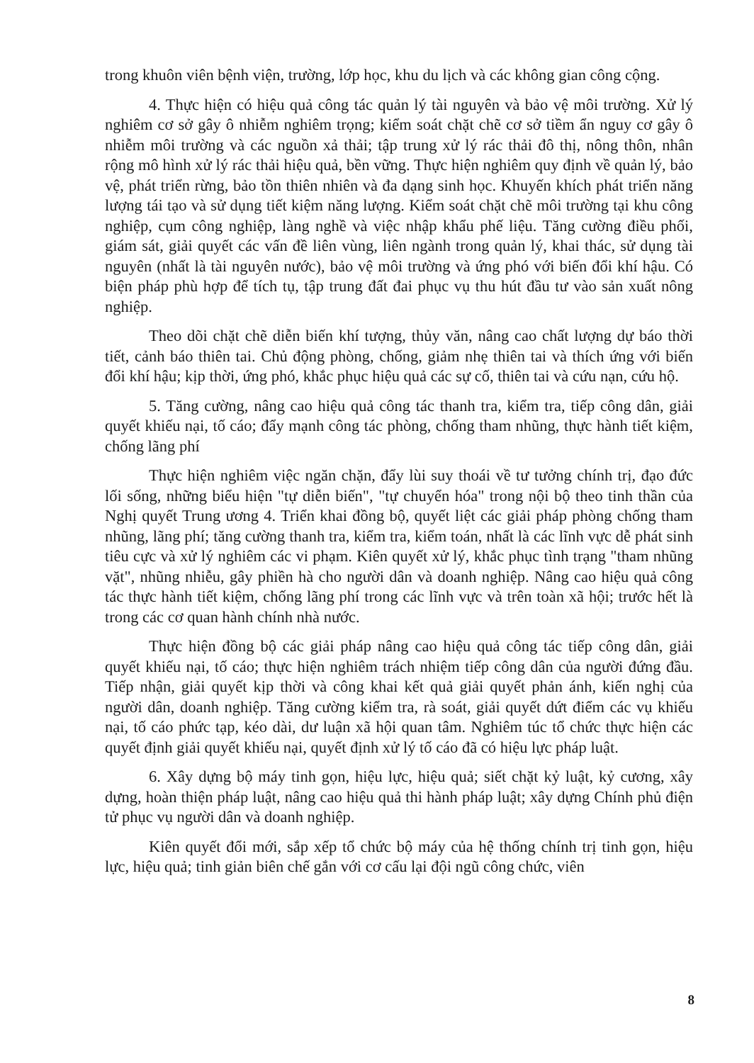trong khuôn viên bệnh viện, trường, lớp học, khu du lịch và các không gian công cộng.
4. Thực hiện có hiệu quả công tác quản lý tài nguyên và bảo vệ môi trường. Xử lý nghiêm cơ sở gây ô nhiễm nghiêm trọng; kiểm soát chặt chẽ cơ sở tiềm ẩn nguy cơ gây ô nhiễm môi trường và các nguồn xả thải; tập trung xử lý rác thải đô thị, nông thôn, nhân rộng mô hình xử lý rác thải hiệu quả, bền vững. Thực hiện nghiêm quy định về quản lý, bảo vệ, phát triển rừng, bảo tồn thiên nhiên và đa dạng sinh học. Khuyến khích phát triển năng lượng tái tạo và sử dụng tiết kiệm năng lượng. Kiểm soát chặt chẽ môi trường tại khu công nghiệp, cụm công nghiệp, làng nghề và việc nhập khẩu phế liệu. Tăng cường điều phối, giám sát, giải quyết các vấn đề liên vùng, liên ngành trong quản lý, khai thác, sử dụng tài nguyên (nhất là tài nguyên nước), bảo vệ môi trường và ứng phó với biến đổi khí hậu. Có biện pháp phù hợp để tích tụ, tập trung đất đai phục vụ thu hút đầu tư vào sản xuất nông nghiệp.
Theo dõi chặt chẽ diễn biến khí tượng, thủy văn, nâng cao chất lượng dự báo thời tiết, cảnh báo thiên tai. Chủ động phòng, chống, giảm nhẹ thiên tai và thích ứng với biến đổi khí hậu; kịp thời, ứng phó, khắc phục hiệu quả các sự cố, thiên tai và cứu nạn, cứu hộ.
5. Tăng cường, nâng cao hiệu quả công tác thanh tra, kiểm tra, tiếp công dân, giải quyết khiếu nại, tố cáo; đẩy mạnh công tác phòng, chống tham nhũng, thực hành tiết kiệm, chống lãng phí
Thực hiện nghiêm việc ngăn chặn, đẩy lùi suy thoái về tư tưởng chính trị, đạo đức lối sống, những biểu hiện "tự diễn biến", "tự chuyển hóa" trong nội bộ theo tinh thần của Nghị quyết Trung ương 4. Triển khai đồng bộ, quyết liệt các giải pháp phòng chống tham nhũng, lãng phí; tăng cường thanh tra, kiểm tra, kiểm toán, nhất là các lĩnh vực dễ phát sinh tiêu cực và xử lý nghiêm các vi phạm. Kiên quyết xử lý, khắc phục tình trạng "tham nhũng vặt", nhũng nhiễu, gây phiền hà cho người dân và doanh nghiệp. Nâng cao hiệu quả công tác thực hành tiết kiệm, chống lãng phí trong các lĩnh vực và trên toàn xã hội; trước hết là trong các cơ quan hành chính nhà nước.
Thực hiện đồng bộ các giải pháp nâng cao hiệu quả công tác tiếp công dân, giải quyết khiếu nại, tố cáo; thực hiện nghiêm trách nhiệm tiếp công dân của người đứng đầu. Tiếp nhận, giải quyết kịp thời và công khai kết quả giải quyết phản ánh, kiến nghị của người dân, doanh nghiệp. Tăng cường kiểm tra, rà soát, giải quyết dứt điểm các vụ khiếu nại, tố cáo phức tạp, kéo dài, dư luận xã hội quan tâm. Nghiêm túc tổ chức thực hiện các quyết định giải quyết khiếu nại, quyết định xử lý tố cáo đã có hiệu lực pháp luật.
6. Xây dựng bộ máy tinh gọn, hiệu lực, hiệu quả; siết chặt kỷ luật, kỷ cương, xây dựng, hoàn thiện pháp luật, nâng cao hiệu quả thi hành pháp luật; xây dựng Chính phủ điện tử phục vụ người dân và doanh nghiệp.
Kiên quyết đổi mới, sắp xếp tổ chức bộ máy của hệ thống chính trị tinh gọn, hiệu lực, hiệu quả; tinh giản biên chế gắn với cơ cấu lại đội ngũ công chức, viên
8